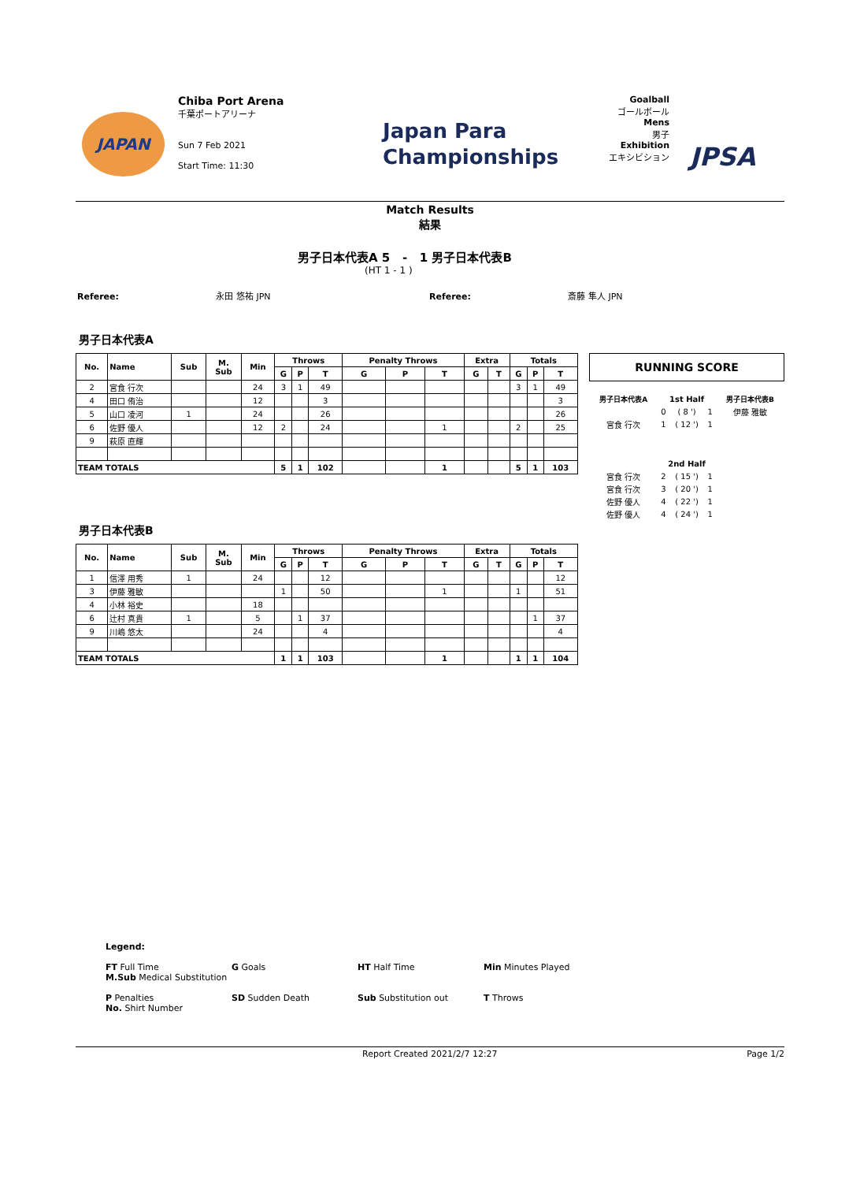JAPAN
Chiba Port Arena
千葉ポートアリーナ
Sun 7 Feb 2021
Start Time: 11:30
Japan Para
Championships
Goalball
ゴールボール
Mens
男子
Exhibition
エキシビション
JPSA
Match Results
結果
男子日本代表A 5 - 1 男子日本代表B
(HT 1 - 1 )
Referee: 永田 悠祐 JPN Referee: 斎藤 隼人 JPN
男子日本代表A
| No. | Name | Sub | M. Sub | Min | Throws | | | Penalty Throws | | | Extra | | Totals | | |
| --- | --- | --- | --- | --- | --- | --- | --- | --- | --- | --- | --- | --- | --- | --- | --- |
| | | | | | G | P | T | G | P | T | G | T | G | P | T |
| 2 | 宮食 行次 | | | 24 | 3 | 1 | 49 | | | | | | 3 | 1 | 49 |
| 4 | 田口 侑治 | | | 12 | | | 3 | | | | | | | | 3 |
| 5 | 山口 凌河 | 1 | | 24 | | | 26 | | | | | | | | 26 |
| 6 | 佐野 優人 | | | 12 | 2 | | 24 | | | 1 | | | 2 | | 25 |
| 9 | 萩原 直輝 | | | | | | | | | | | | | | |
| TEAM TOTALS | | | | | 5 | 1 | 102 | | | 1 | | | 5 | 1 | 103 |
RUNNING SCORE
| 男子日本代表A | 1st Half | | | 男子日本代表B |
| | 0 | ( 8 ') | 1 | 伊藤 雅敏 |
| 宮食 行次 | 1 | ( 12 ') | 1 | |
| | 2nd Half | | | |
| 宮食 行次 | 2 | ( 15 ') | 1 | |
| 宮食 行次 | 3 | ( 20 ') | 1 | |
| 佐野 優人 | 4 | ( 22 ') | 1 | |
| 佐野 優人 | 4 | ( 24 ') | 1 | |
男子日本代表B
| No. | Name | Sub | M. Sub | Min | Throws | | | Penalty Throws | | | Extra | | Totals | | |
| --- | --- | --- | --- | --- | --- | --- | --- | --- | --- | --- | --- | --- | --- | --- | --- |
| | | | | | G | P | T | G | P | T | G | T | G | P | T |
| 1 | 信澤 用秀 | 1 | | 24 | | | 12 | | | | | | | | 12 |
| 3 | 伊藤 雅敏 | | | | 1 | | 50 | | | 1 | | | 1 | | 51 |
| 4 | 小林 裕史 | | | 18 | | | | | | | | | | | |
| 6 | 辻村 真貴 | 1 | | 5 | | 1 | 37 | | | | | | | 1 | 37 |
| 9 | 川嶋 悠太 | | | 24 | | | 4 | | | | | | | | 4 |
| TEAM TOTALS | | | | | 1 | 1 | 103 | | | 1 | | | 1 | 1 | 104 |
Legend:
FT Full Time G Goals HT Half Time Min Minutes Played M.Sub Medical Substitution
P Penalties SD Sudden Death Sub Substitution out T Throws No. Shirt Number
Report Created 2021/2/7 12:27 Page 1/2